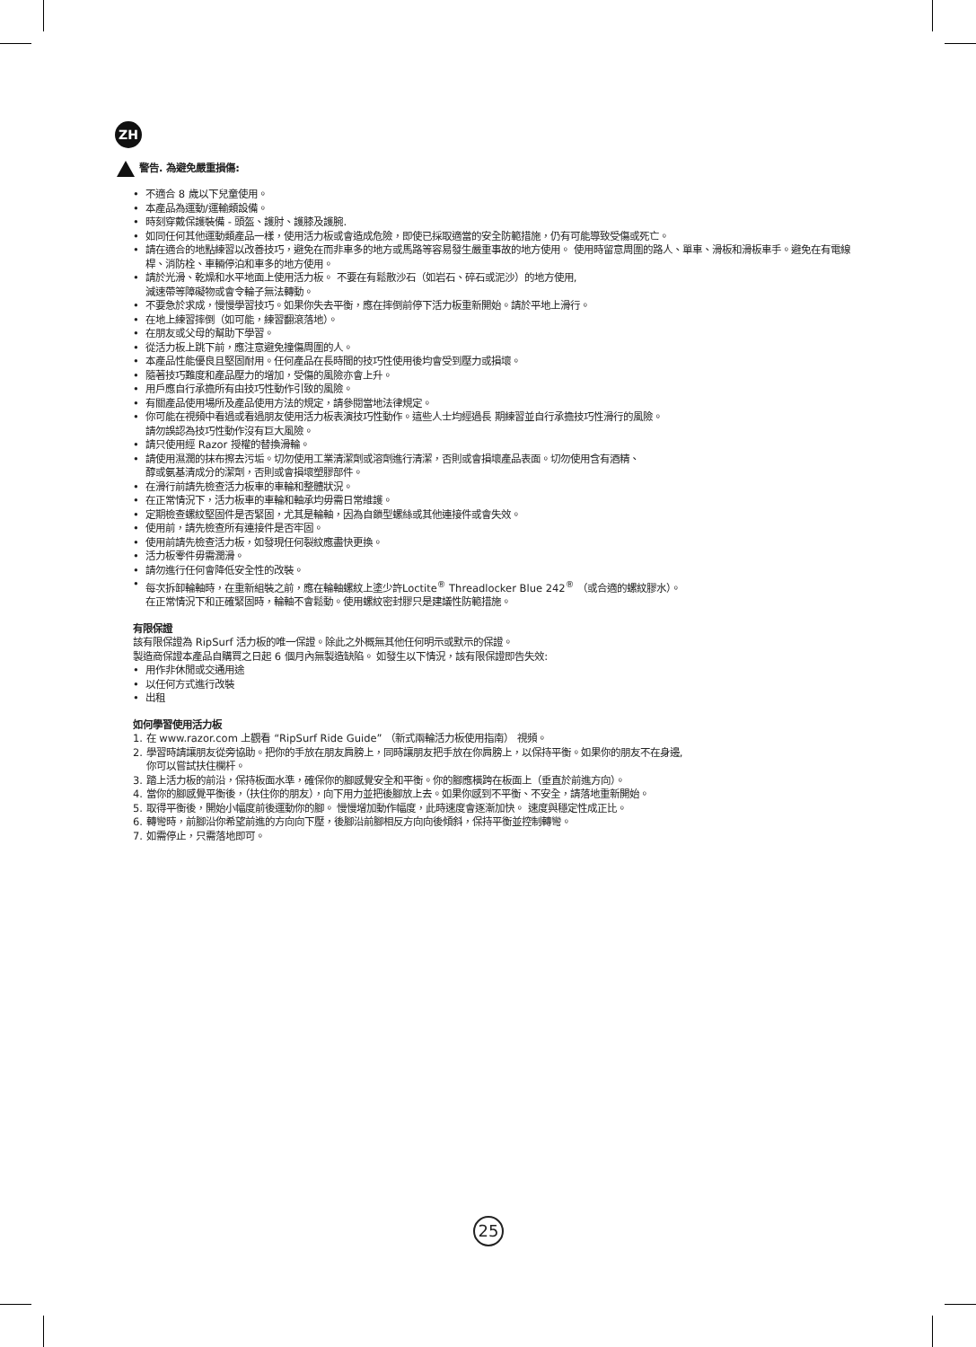ZH
警告. 為避免嚴重損傷:
• 不適合 8 歲以下兒童使用。
• 本產品為運動/運輸類設備。
• 時刻穿戴保護裝備 - 頭盔、護肘、護膝及護腕.
• 如同任何其他運動類產品一樣，使用活力板或會造成危險，即使已採取適當的安全防範措施，仍有可能導致受傷或死亡。
• 請在適合的地點練習以改善技巧，避免在而非車多的地方或馬路等容易發生嚴重事故的地方使用。 使用時留意周圍的路人、單車、滑板和滑板車手。避免在有電線桿、消防栓、車輛停泊和車多的地方使用。
• 請於光滑、乾燥和水平地面上使用活力板。 不要在有鬆散沙石（如岩石、碎石或泥沙）的地方使用,
減速帶等障礙物或會令輪子無法轉動。
• 不要急於求成，慢慢學習技巧。如果你失去平衡，應在摔倒前停下活力板重新開始。請於平地上滑行。
• 在地上練習摔倒（如可能，練習翻滾落地）。
• 在朋友或父母的幫助下學習。
• 從活力板上跳下前，應注意避免撞傷周圍的人。
• 本產品性能優良且堅固耐用。任何產品在長時間的技巧性使用後均會受到壓力或損壞。
• 隨著技巧難度和產品壓力的增加，受傷的風險亦會上升。
• 用戶應自行承擔所有由技巧性動作引致的風險。
• 有關產品使用場所及產品使用方法的規定，請參閱當地法律規定。
• 你可能在視頻中看過或看過朋友使用活力板表演技巧性動作。這些人士均經過長 期練習並自行承擔技巧性滑行的風險。
請勿誤認為技巧性動作沒有巨大風險。
• 請只使用經 Razor 授權的替換滑輪。
• 請使用濕潤的抹布擦去污垢。切勿使用工業清潔劑或溶劑進行清潔，否則或會損壞產品表面。切勿使用含有酒精、
醇或氨基清成分的潔劑，否則或會損壞塑膠部件。
• 在滑行前請先檢查活力板車的車輪和整體狀況。
• 在正常情況下，活力板車的車輪和軸承均毋需日常維護。
• 定期檢查螺紋堅固件是否緊固，尤其是輪軸，因為自鎖型螺絲或其他連接件或會失效。
• 使用前，請先檢查所有連接件是否牢固。
• 使用前請先檢查活力板，如發現任何裂紋應盡快更換。
• 活力板零件毋需潤滑。
• 請勿進行任何會降低安全性的改裝。
• 每次拆卸輪軸時，在重新組裝之前，應在輪軸螺紋上塗少許Loctite<sup>®</sup> Threadlocker Blue 242<sup>®</sup> （或合適的螺紋膠水）。
在正常情況下和正確緊固時，輪軸不會鬆動。使用螺紋密封膠只是建議性防範措施。
有限保證
該有限保證為 RipSurf 活力板的唯一保證。除此之外概無其他任何明示或默示的保證。
製造商保證本產品自購買之日起 6 個月內無製造缺陷。 如發生以下情況，該有限保證即告失效:
• 用作非休閒或交通用途
• 以任何方式進行改裝
• 出租
如何學習使用活力板
1. 在 www.razor.com 上觀看 “RipSurf Ride Guide” （新式兩輪活力板使用指南） 視頻。
2. 學習時請讓朋友從旁協助。把你的手放在朋友肩膀上，同時讓朋友把手放在你肩膀上，以保持平衡。如果你的朋友不在身邊,
你可以嘗試扶住欄杆。
3. 踏上活力板的前沿，保持板面水準，確保你的腳感覺安全和平衡。你的腳應橫跨在板面上（垂直於前進方向）。
4. 當你的腳感覺平衡後，（扶住你的朋友），向下用力並把後腳放上去。如果你感到不平衡、不安全，請落地重新開始。
5. 取得平衡後，開始小幅度前後運動你的腳。 慢慢增加動作幅度，此時速度會逐漸加快。 速度與穩定性成正比。
6. 轉彎時，前腳沿你希望前進的方向向下壓，後腳沿前腳相反方向向後傾斜，保持平衡並控制轉彎。
7. 如需停止，只需落地即可。
25